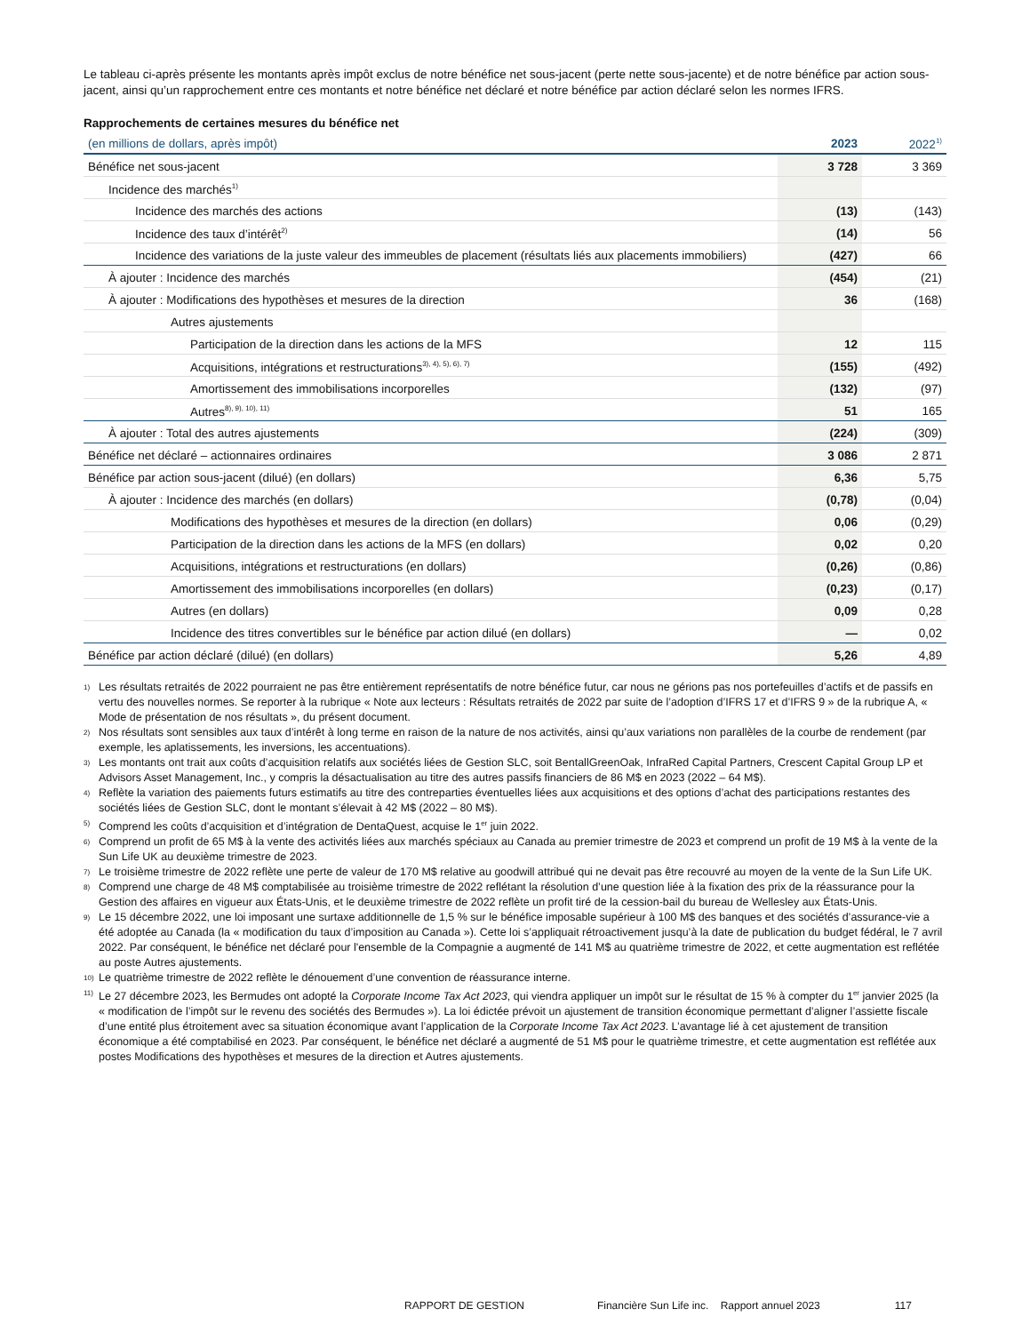Le tableau ci-après présente les montants après impôt exclus de notre bénéfice net sous-jacent (perte nette sous-jacente) et de notre bénéfice par action sous-jacent, ainsi qu’un rapprochement entre ces montants et notre bénéfice net déclaré et notre bénéfice par action déclaré selon les normes IFRS.
Rapprochements de certaines mesures du bénéfice net
| (en millions de dollars, après impôt) | 2023 | 2022<sup>1)</sup> |
| --- | --- | --- |
| Bénéfice net sous-jacent | 3 728 | 3 369 |
| Incidence des marchés<sup>1)</sup> | | |
| Incidence des marchés des actions | (13) | (143) |
| Incidence des taux d’intérêt<sup>2)</sup> | (14) | 56 |
| Incidence des variations de la juste valeur des immeubles de placement (résultats liés aux placements immobiliers) | (427) | 66 |
| À ajouter : Incidence des marchés | (454) | (21) |
| À ajouter : Modifications des hypothèses et mesures de la direction | 36 | (168) |
| Autres ajustements | | |
| Participation de la direction dans les actions de la MFS | 12 | 115 |
| Acquisitions, intégrations et restructurations<sup>3), 4), 5), 6), 7)</sup> | (155) | (492) |
| Amortissement des immobilisations incorporelles | (132) | (97) |
| Autres<sup>8), 9), 10), 11)</sup> | 51 | 165 |
| À ajouter : Total des autres ajustements | (224) | (309) |
| Bénéfice net déclaré – actionnaires ordinaires | 3 086 | 2 871 |
| Bénéfice par action sous-jacent (dilué) (en dollars) | 6,36 | 5,75 |
| À ajouter : Incidence des marchés (en dollars) | (0,78) | (0,04) |
| Modifications des hypothèses et mesures de la direction (en dollars) | 0,06 | (0,29) |
| Participation de la direction dans les actions de la MFS (en dollars) | 0,02 | 0,20 |
| Acquisitions, intégrations et restructurations (en dollars) | (0,26) | (0,86) |
| Amortissement des immobilisations incorporelles (en dollars) | (0,23) | (0,17) |
| Autres (en dollars) | 0,09 | 0,28 |
| Incidence des titres convertibles sur le bénéfice par action dilué (en dollars) | — | 0,02 |
| Bénéfice par action déclaré (dilué) (en dollars) | 5,26 | 4,89 |
1) Les résultats retraités de 2022 pourraient ne pas être entièrement représentatifs de notre bénéfice futur, car nous ne gérions pas nos portefeuilles d’actifs et de passifs en vertu des nouvelles normes. Se reporter à la rubrique « Note aux lecteurs : Résultats retraités de 2022 par suite de l’adoption d’IFRS 17 et d’IFRS 9 » de la rubrique A, « Mode de présentation de nos résultats », du présent document.
2) Nos résultats sont sensibles aux taux d’intérêt à long terme en raison de la nature de nos activités, ainsi qu’aux variations non parallèles de la courbe de rendement (par exemple, les aplatissements, les inversions, les accentuations).
3) Les montants ont trait aux coûts d’acquisition relatifs aux sociétés liées de Gestion SLC, soit BentallGreenOak, InfraRed Capital Partners, Crescent Capital Group LP et Advisors Asset Management, Inc., y compris la désactualisation au titre des autres passifs financiers de 86 M$ en 2023 (2022 – 64 M$).
4) Reflète la variation des paiements futurs estimatifs au titre des contreparties éventuelles liées aux acquisitions et des options d’achat des participations restantes des sociétés liées de Gestion SLC, dont le montant s’élevait à 42 M$ (2022 – 80 M$).
5) Comprend les coûts d’acquisition et d’intégration de DentaQuest, acquise le 1<sup>er</sup> juin 2022.
6) Comprend un profit de 65 M$ à la vente des activités liées aux marchés spéciaux au Canada au premier trimestre de 2023 et comprend un profit de 19 M$ à la vente de la Sun Life UK au deuxième trimestre de 2023.
7) Le troisième trimestre de 2022 reflète une perte de valeur de 170 M$ relative au goodwill attribué qui ne devait pas être recouvré au moyen de la vente de la Sun Life UK.
8) Comprend une charge de 48 M$ comptabilisée au troisième trimestre de 2022 reflétant la résolution d’une question liée à la fixation des prix de la réassurance pour la Gestion des affaires en vigueur aux États-Unis, et le deuxième trimestre de 2022 reflète un profit tiré de la cession-bail du bureau de Wellesley aux États-Unis.
9) Le 15 décembre 2022, une loi imposant une surtaxe additionnelle de 1,5 % sur le bénéfice imposable supérieur à 100 M$ des banques et des sociétés d’assurance-vie a été adoptée au Canada (la « modification du taux d’imposition au Canada »). Cette loi s’appliquait rétroactivement jusqu’à la date de publication du budget fédéral, le 7 avril 2022. Par conséquent, le bénéfice net déclaré pour l'ensemble de la Compagnie a augmenté de 141 M$ au quatrième trimestre de 2022, et cette augmentation est reflétée au poste Autres ajustements.
10) Le quatrième trimestre de 2022 reflète le dénouement d’une convention de réassurance interne.
11) Le 27 décembre 2023, les Bermudes ont adopté la Corporate Income Tax Act 2023, qui viendra appliquer un impôt sur le résultat de 15 % à compter du 1<sup>er</sup> janvier 2025 (la « modification de l’impôt sur le revenu des sociétés des Bermudes »). La loi édictée prévoit un ajustement de transition économique permettant d’aligner l’assiette fiscale d’une entité plus étroitement avec sa situation économique avant l’application de la Corporate Income Tax Act 2023. L’avantage lié à cet ajustement de transition économique a été comptabilisé en 2023. Par conséquent, le bénéfice net déclaré a augmenté de 51 M$ pour le quatrième trimestre, et cette augmentation est reflétée aux postes Modifications des hypothèses et mesures de la direction et Autres ajustements.
RAPPORT DE GESTION Financière Sun Life inc. Rapport annuel 2023 117